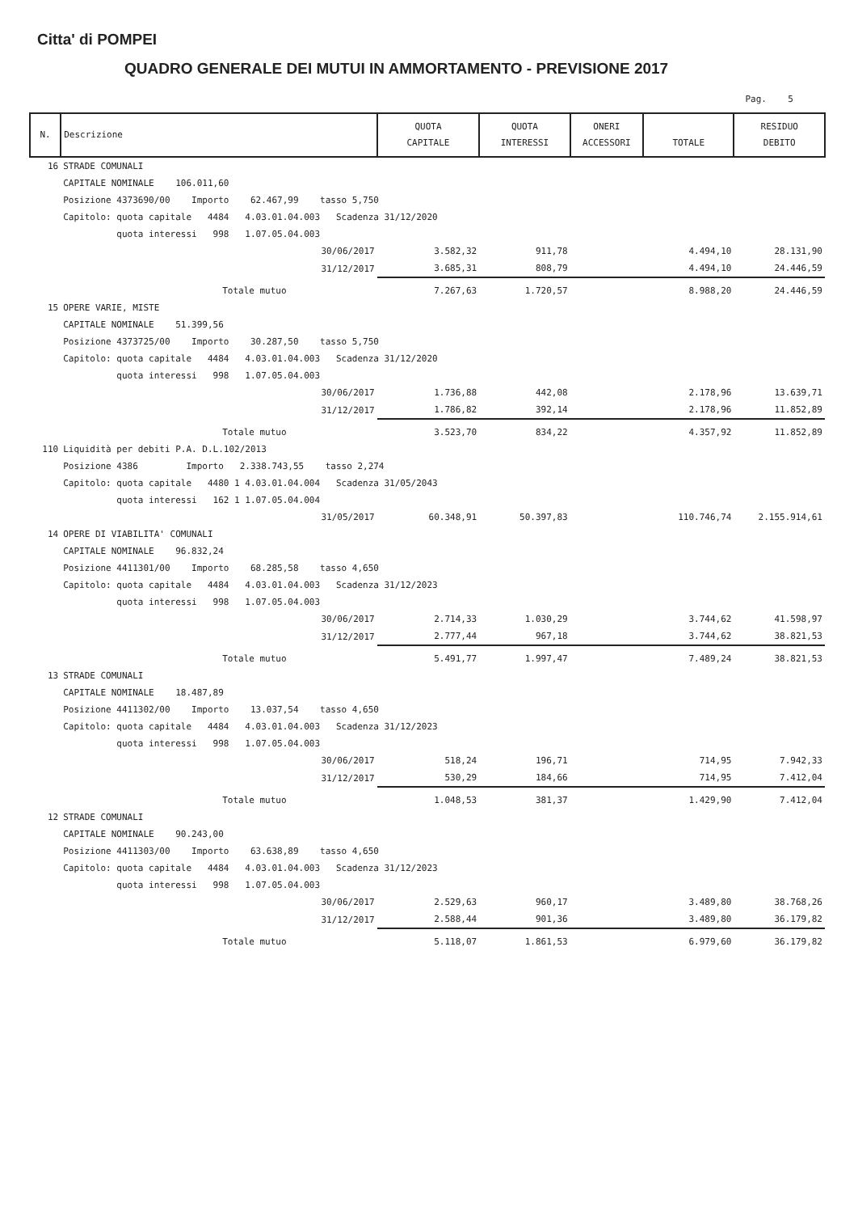Citta' di POMPEI
QUADRO GENERALE DEI MUTUI IN AMMORTAMENTO - PREVISIONE 2017
Pag. 5
| N. | Descrizione | QUOTA CAPITALE | QUOTA INTERESSI | ONERI ACCESSORI | TOTALE | RESIDUO DEBITO |
| --- | --- | --- | --- | --- | --- | --- |
| 16 | STRADE COMUNALI | | | | | |
| | CAPITALE NOMINALE 106.011,60 | | | | | |
| | Posizione 4373690/00 Importo 62.467,99 tasso 5,750 | | | | | |
| | Capitolo: quota capitale 4484 4.03.01.04.003 Scadenza 31/12/2020 | | | | | |
| | quota interessi 998 1.07.05.04.003 | | | | | |
| | 30/06/2017 | 3.582,32 | 911,78 | | 4.494,10 | 28.131,90 |
| | 31/12/2017 | 3.685,31 | 808,79 | | 4.494,10 | 24.446,59 |
| | Totale mutuo | 7.267,63 | 1.720,57 | | 8.988,20 | 24.446,59 |
| 15 | OPERE VARIE, MISTE | | | | | |
| | CAPITALE NOMINALE 51.399,56 | | | | | |
| | Posizione 4373725/00 Importo 30.287,50 tasso 5,750 | | | | | |
| | Capitolo: quota capitale 4484 4.03.01.04.003 Scadenza 31/12/2020 | | | | | |
| | quota interessi 998 1.07.05.04.003 | | | | | |
| | 30/06/2017 | 1.736,88 | 442,08 | | 2.178,96 | 13.639,71 |
| | 31/12/2017 | 1.786,82 | 392,14 | | 2.178,96 | 11.852,89 |
| | Totale mutuo | 3.523,70 | 834,22 | | 4.357,92 | 11.852,89 |
| 110 | Liquidità per debiti P.A. D.L.102/2013 | | | | | |
| | Posizione 4386 Importo 2.338.743,55 tasso 2,274 | | | | | |
| | Capitolo: quota capitale 4480 1 4.03.01.04.004 Scadenza 31/05/2043 | | | | | |
| | quota interessi 162 1 1.07.05.04.004 | | | | | |
| | 31/05/2017 | 60.348,91 | 50.397,83 | | 110.746,74 | 2.155.914,61 |
| 14 | OPERE DI VIABILITA' COMUNALI | | | | | |
| | CAPITALE NOMINALE 96.832,24 | | | | | |
| | Posizione 4411301/00 Importo 68.285,58 tasso 4,650 | | | | | |
| | Capitolo: quota capitale 4484 4.03.01.04.003 Scadenza 31/12/2023 | | | | | |
| | quota interessi 998 1.07.05.04.003 | | | | | |
| | 30/06/2017 | 2.714,33 | 1.030,29 | | 3.744,62 | 41.598,97 |
| | 31/12/2017 | 2.777,44 | 967,18 | | 3.744,62 | 38.821,53 |
| | Totale mutuo | 5.491,77 | 1.997,47 | | 7.489,24 | 38.821,53 |
| 13 | STRADE COMUNALI | | | | | |
| | CAPITALE NOMINALE 18.487,89 | | | | | |
| | Posizione 4411302/00 Importo 13.037,54 tasso 4,650 | | | | | |
| | Capitolo: quota capitale 4484 4.03.01.04.003 Scadenza 31/12/2023 | | | | | |
| | quota interessi 998 1.07.05.04.003 | | | | | |
| | 30/06/2017 | 518,24 | 196,71 | | 714,95 | 7.942,33 |
| | 31/12/2017 | 530,29 | 184,66 | | 714,95 | 7.412,04 |
| | Totale mutuo | 1.048,53 | 381,37 | | 1.429,90 | 7.412,04 |
| 12 | STRADE COMUNALI | | | | | |
| | CAPITALE NOMINALE 90.243,00 | | | | | |
| | Posizione 4411303/00 Importo 63.638,89 tasso 4,650 | | | | | |
| | Capitolo: quota capitale 4484 4.03.01.04.003 Scadenza 31/12/2023 | | | | | |
| | quota interessi 998 1.07.05.04.003 | | | | | |
| | 30/06/2017 | 2.529,63 | 960,17 | | 3.489,80 | 38.768,26 |
| | 31/12/2017 | 2.588,44 | 901,36 | | 3.489,80 | 36.179,82 |
| | Totale mutuo | 5.118,07 | 1.861,53 | | 6.979,60 | 36.179,82 |